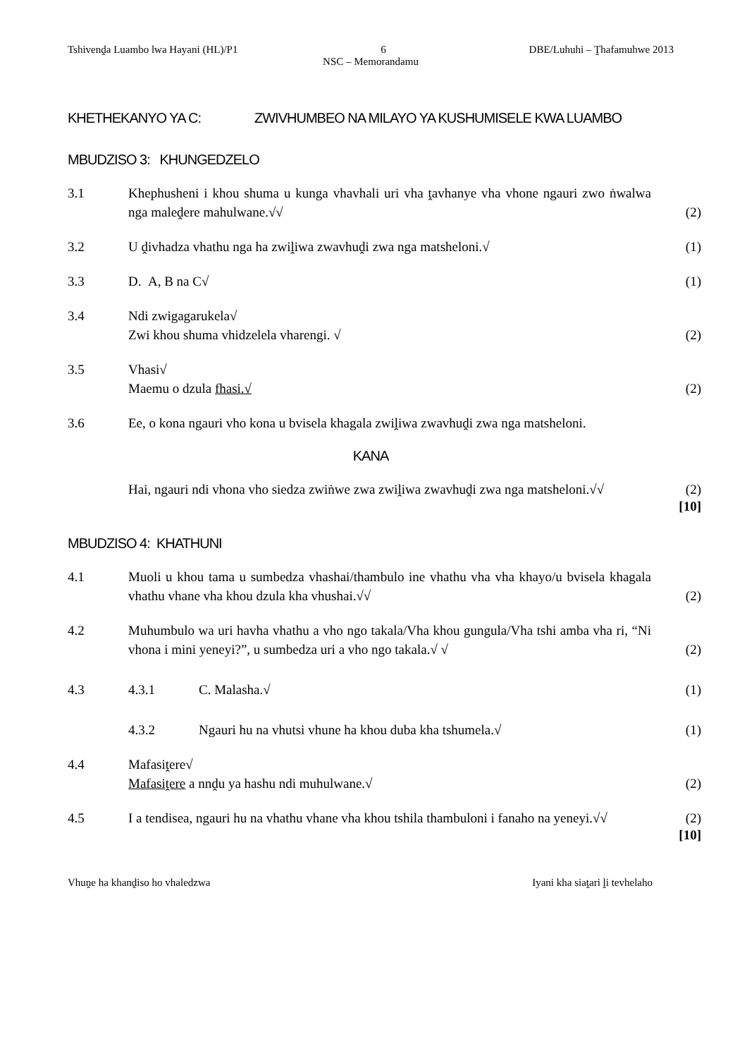Tshivenḓa Luambo lwa Hayani (HL)/P1 6 DBE/Luhuhi – Ṱhafamuhwe 2013
NSC – Memorandamu
KHETHEKANYO YA C: ZWIVHUMBEO NA MILAYO YA KUSHUMISELE KWA LUAMBO
MBUDZISO 3: KHUNGEDZELO
3.1 Khephusheni i khou shuma u kunga vhavhali uri vha ṱavhanye vha vhone ngauri zwo ṅwalwa nga maleḓere mahulwane.√√
(2)
3.2 U ḓivhadza vhathu nga ha zwiḽiwa zwavhuḓi zwa nga matsheloni.√ (1)
3.3 D. A, B na C√ (1)
3.4 Ndi zwigagarukela√
Zwi khou shuma vhidzelela vharengi. √
(2)
3.5 Vhasi√
Maemu o dzula fhasi.√
(2)
3.6 Ee, o kona ngauri vho kona u bvisela khagala zwiḽiwa zwavhuḓi zwa nga matsheloni.
KANA
Hai, ngauri ndi vhona vho siedza zwiṅwe zwa zwiḽiwa zwavhuḓi zwa nga matsheloni.√√
(2)
[10]
MBUDZISO 4: KHATHUNI
4.1 Muoli u khou tama u sumbedza vhashai/thambulo ine vhathu vha vha khayo/u bvisela khagala vhathu vhane vha khou dzula kha vhushai.√√
(2)
4.2 Muhumbulo wa uri havha vhathu a vho ngo takala/Vha khou gungula/Vha tshi amba vha ri, “Ni vhona i mini yeneyi?”, u sumbedza uri a vho ngo takala.√ √
(2)
4.3 4.3.1 C. Malasha.√ (1)
4.3.2 Ngauri hu na vhutsi vhune ha khou duba kha tshumela.√ (1)
4.4 Mafasiṱere√
Mafasiṱere a nnḓu ya hashu ndi muhulwane.√
(2)
4.5 I a tendisea, ngauri hu na vhathu vhane vha khou tshila thambuloni i fanaho na yeneyi.√√
(2)
[10]
Vhuṋe ha khanḓiso ho vhaledzwa Iyani kha siaṱari ḽi tevhelaho